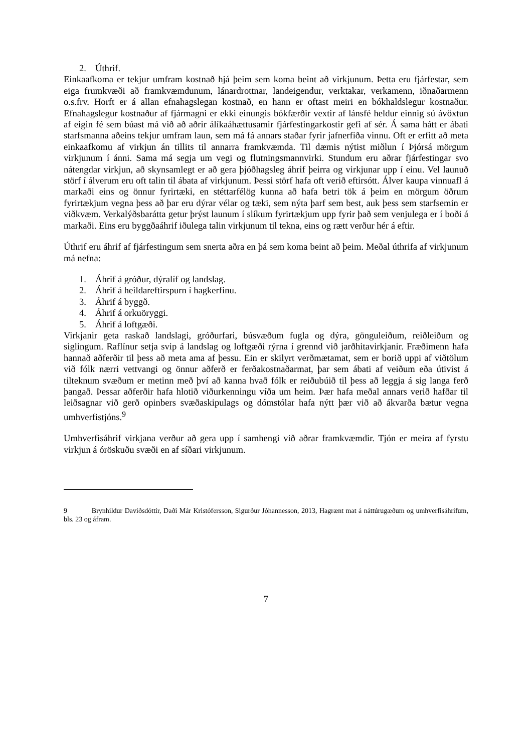2. Úthrif.
Einkaafkoma er tekjur umfram kostnað hjá þeim sem koma beint að virkjunum. Þetta eru fjárfestar, sem eiga frumkvæði að framkvæmdunum, lánardrottnar, landeigendur, verktakar, verkamenn, iðnaðarmenn o.s.frv. Horft er á allan efnahagslegan kostnað, en hann er oftast meiri en bókhaldslegur kostnaður. Efnahagslegur kostnaður af fjármagni er ekki einungis bókfærðir vextir af lánsfé heldur einnig sú ávöxtun af eigin fé sem búast má við að aðrir álíkaáhættusamir fjárfestingarkostir gefi af sér. Á sama hátt er ábati starfsmanna aðeins tekjur umfram laun, sem má fá annars staðar fyrir jafnerfiða vinnu. Oft er erfitt að meta einkaafkomu af virkjun án tillits til annarra framkvæmda. Til dæmis nýtist miðlun í Þjórsá mörgum virkjunum í ánni. Sama má segja um vegi og flutningsmannvirki. Stundum eru aðrar fjárfestingar svo nátengdar virkjun, að skynsamlegt er að gera þjóðhagsleg áhrif þeirra og virkjunar upp í einu. Vel launuð störf í álverum eru oft talin til ábata af virkjunum. Þessi störf hafa oft verið eftirsótt. Álver kaupa vinnuafl á markaði eins og önnur fyrirtæki, en stéttarfélög kunna að hafa betri tök á þeim en mörgum öðrum fyrirtækjum vegna þess að þar eru dýrar vélar og tæki, sem nýta þarf sem best, auk þess sem starfsemin er viðkvæm. Verkalýðsbarátta getur þrýst launum í slíkum fyrirtækjum upp fyrir það sem venjulega er í boði á markaði. Eins eru byggðaáhrif iðulega talin virkjunum til tekna, eins og rætt verður hér á eftir.
Úthrif eru áhrif af fjárfestingum sem snerta aðra en þá sem koma beint að þeim. Meðal úthrifa af virkjunum má nefna:
1. Áhrif á gróður, dýralíf og landslag.
2. Áhrif á heildareftirspurn í hagkerfinu.
3. Áhrif á byggð.
4. Áhrif á orkuöryggi.
5. Áhrif á loftgæði.
Virkjanir geta raskað landslagi, gróðurfari, búsvæðum fugla og dýra, gönguleiðum, reiðleiðum og siglingum. Raflínur setja svip á landslag og loftgæði rýrna í grennd við jarðhitavirkjanir. Fræðimenn hafa hannað aðferðir til þess að meta ama af þessu. Ein er skilyrt verðmætamat, sem er borið uppi af viðtölum við fólk nærri vettvangi og önnur aðferð er ferðakostnaðarmat, þar sem ábati af veiðum eða útivist á tilteknum svæðum er metinn með því að kanna hvað fólk er reiðubúið til þess að leggja á sig langa ferð þangað. Þessar aðferðir hafa hlotið viðurkenningu víða um heim. Þær hafa meðal annars verið hafðar til leiðsagnar við gerð opinbers svæðaskipulags og dómstólar hafa nýtt þær við að ákvarða bætur vegna umhverfistjóns.<sup>9</sup>
Umhverfisáhrif virkjana verður að gera upp í samhengi við aðrar framkvæmdir. Tjón er meira af fyrstu virkjun á óröskuðu svæði en af síðari virkjunum.
9 Brynhildur Davíðsdóttir, Daði Már Kristófersson, Sigurður Jóhannesson, 2013, Hagrænt mat á náttúrugæðum og umhverfisáhrifum, bls. 23 og áfram.
7